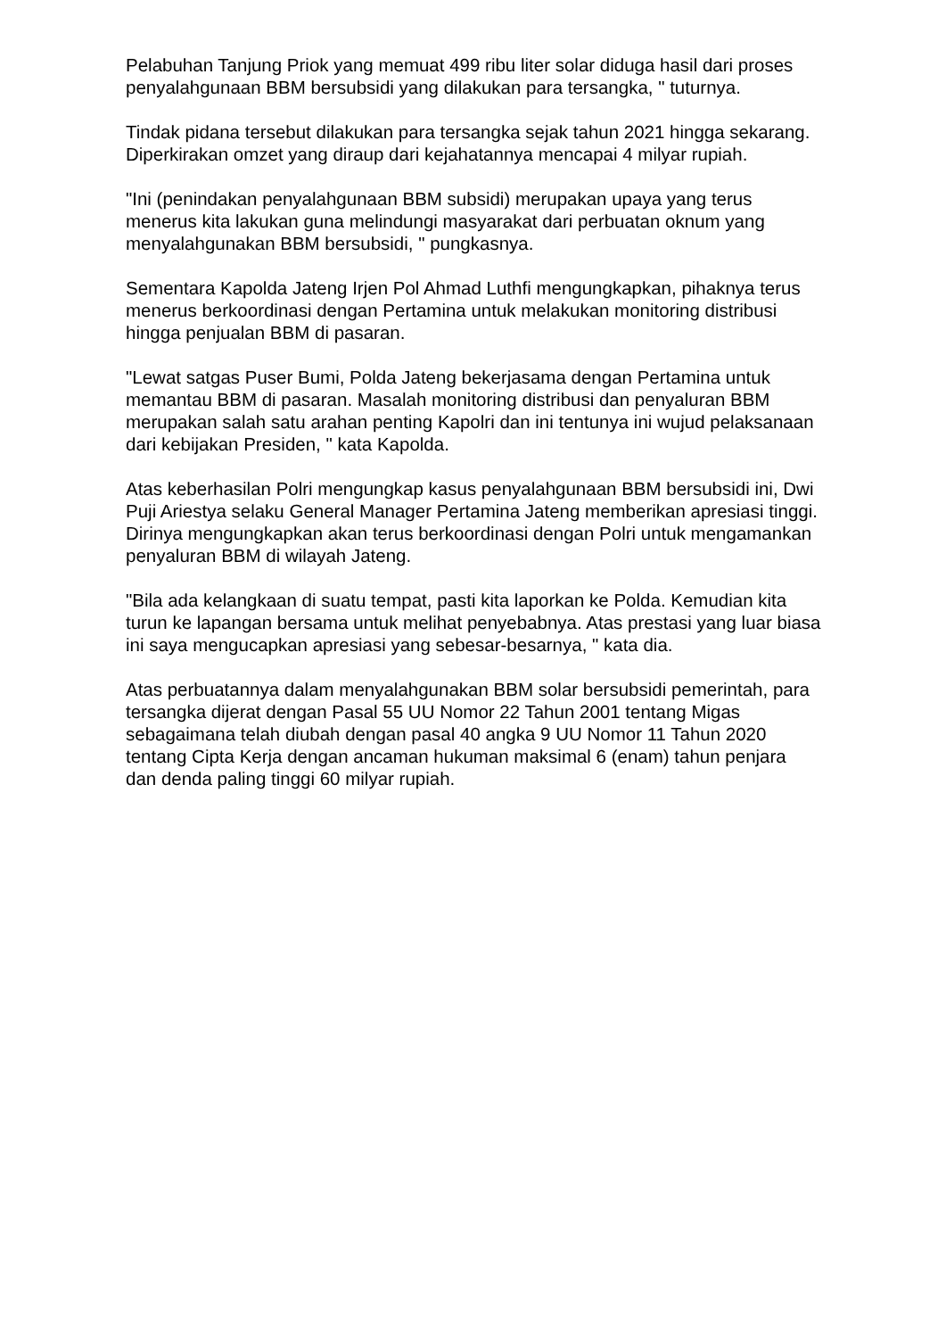Pelabuhan Tanjung Priok yang memuat 499 ribu liter solar diduga hasil dari proses penyalahgunaan BBM bersubsidi yang dilakukan para tersangka, " tuturnya.
Tindak pidana tersebut dilakukan para tersangka sejak tahun 2021 hingga sekarang. Diperkirakan omzet yang diraup dari kejahatannya mencapai 4 milyar rupiah.
"Ini (penindakan penyalahgunaan BBM subsidi) merupakan upaya yang terus menerus kita lakukan guna melindungi masyarakat dari perbuatan oknum yang menyalahgunakan BBM bersubsidi, " pungkasnya.
Sementara Kapolda Jateng Irjen Pol Ahmad Luthfi mengungkapkan, pihaknya terus menerus berkoordinasi dengan Pertamina untuk melakukan monitoring distribusi hingga penjualan BBM di pasaran.
"Lewat satgas Puser Bumi, Polda Jateng bekerjasama dengan Pertamina untuk memantau BBM di pasaran. Masalah monitoring distribusi dan penyaluran BBM merupakan salah satu arahan penting Kapolri dan ini tentunya ini wujud pelaksanaan dari kebijakan Presiden, " kata Kapolda.
Atas keberhasilan Polri mengungkap kasus penyalahgunaan BBM bersubsidi ini, Dwi Puji Ariestya selaku General Manager Pertamina Jateng memberikan apresiasi tinggi. Dirinya mengungkapkan akan terus berkoordinasi dengan Polri untuk mengamankan penyaluran BBM di wilayah Jateng.
"Bila ada kelangkaan di suatu tempat, pasti kita laporkan ke Polda. Kemudian kita turun ke lapangan bersama untuk melihat penyebabnya. Atas prestasi yang luar biasa ini saya mengucapkan apresiasi yang sebesar-besarnya, " kata dia.
Atas perbuatannya dalam menyalahgunakan BBM solar bersubsidi pemerintah, para tersangka dijerat dengan Pasal 55 UU Nomor 22 Tahun 2001 tentang Migas sebagaimana telah diubah dengan pasal 40 angka 9 UU Nomor 11 Tahun 2020 tentang Cipta Kerja dengan ancaman hukuman maksimal 6 (enam) tahun penjara dan denda paling tinggi 60 milyar rupiah.